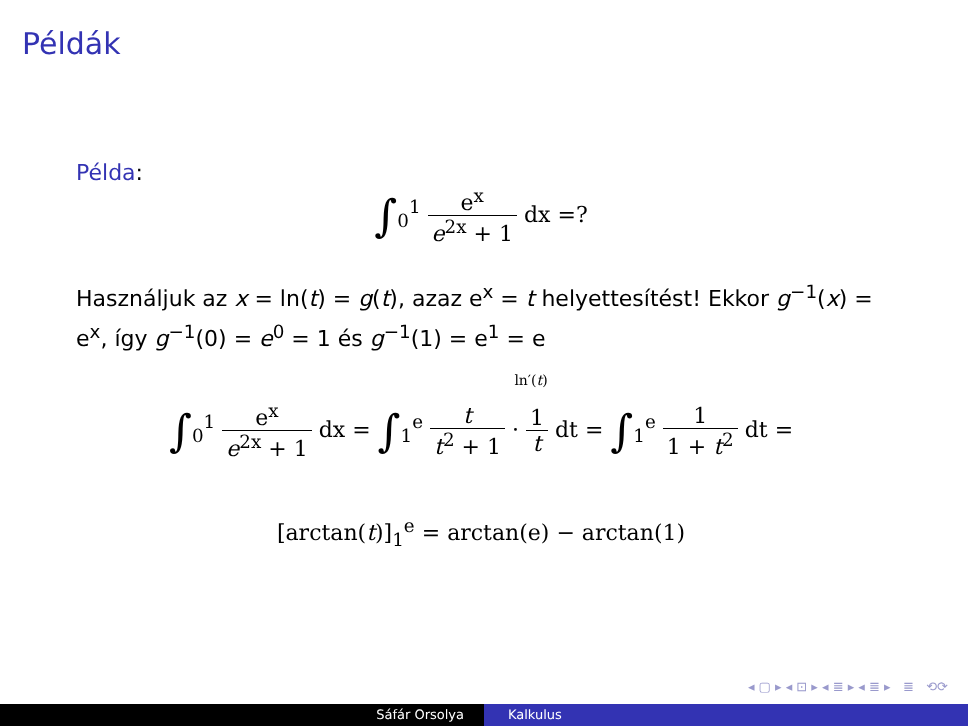Példák
Példa:
∫<sub>0</sub><sup>1</sup> e<sup>x</sup> e<sup>2x</sup> + 1 dx =?
Használjuk az x = ln(t) = g(t), azaz e<sup>x</sup> = t helyettesítést! Ekkor g<sup>−1</sup>(x) = e<sup>x</sup>, így g<sup>−1</sup>(0) = e<sup>0</sup> = 1 és g<sup>−1</sup>(1) = e<sup>1</sup> = e
ln′(t)
∫<sub>0</sub><sup>1</sup> e<sup>x</sup> e<sup>2x</sup> + 1 dx = ∫<sub>1</sub><sup>e</sup> t t<sup>2</sup> + 1 · 1 t dt = ∫<sub>1</sub><sup>e</sup> 1 1 + t<sup>2</sup> dt =
[arctan(t)]<sub>1</sub><sup>e</sup> = arctan(e) − arctan(1)
◂ ▢ ▸ ◂ ⊡ ▸ ◂ ≣ ▸ ◂ ≣ ▸ ≣ ⟲⟳
Sáfár Orsolya Kalkulus